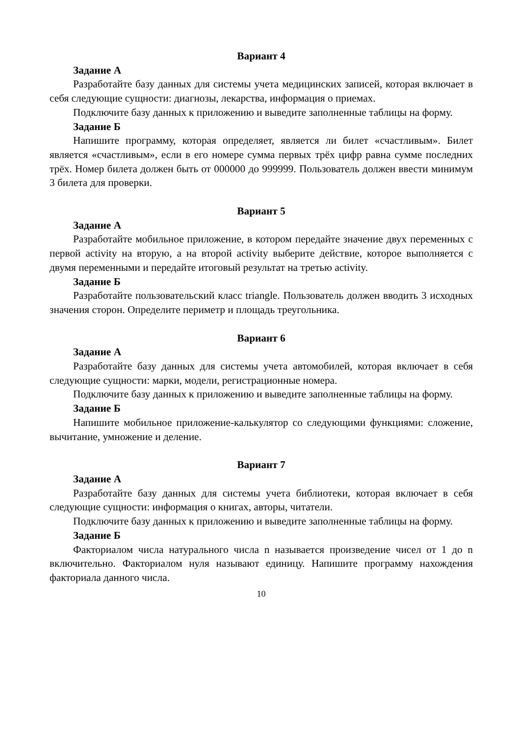Вариант 4
Задание А
Разработайте базу данных для системы учета медицинских записей, которая включает в себя следующие сущности: диагнозы, лекарства, информация о приемах.
Подключите базу данных к приложению и выведите заполненные таблицы на форму.
Задание Б
Напишите программу, которая определяет, является ли билет «счастливым». Билет является «счастливым», если в его номере сумма первых трёх цифр равна сумме последних трёх. Номер билета должен быть от 000000 до 999999. Пользователь должен ввести минимум 3 билета для проверки.
Вариант 5
Задание А
Разработайте мобильное приложение, в котором передайте значение двух переменных с первой activity на вторую, а на второй activity выберите действие, которое выполняется с двумя переменными и передайте итоговый результат на третью activity.
Задание Б
Разработайте пользовательский класс triangle. Пользователь должен вводить 3 исходных значения сторон. Определите периметр и площадь треугольника.
Вариант 6
Задание А
Разработайте базу данных для системы учета автомобилей, которая включает в себя следующие сущности: марки, модели, регистрационные номера.
Подключите базу данных к приложению и выведите заполненные таблицы на форму.
Задание Б
Напишите мобильное приложение-калькулятор со следующими функциями: сложение, вычитание, умножение и деление.
Вариант 7
Задание А
Разработайте базу данных для системы учета библиотеки, которая включает в себя следующие сущности: информация о книгах, авторы, читатели.
Подключите базу данных к приложению и выведите заполненные таблицы на форму.
Задание Б
Факториалом числа натурального числа n называется произведение чисел от 1 до n включительно. Факториалом нуля называют единицу. Напишите программу нахождения факториала данного числа.
10